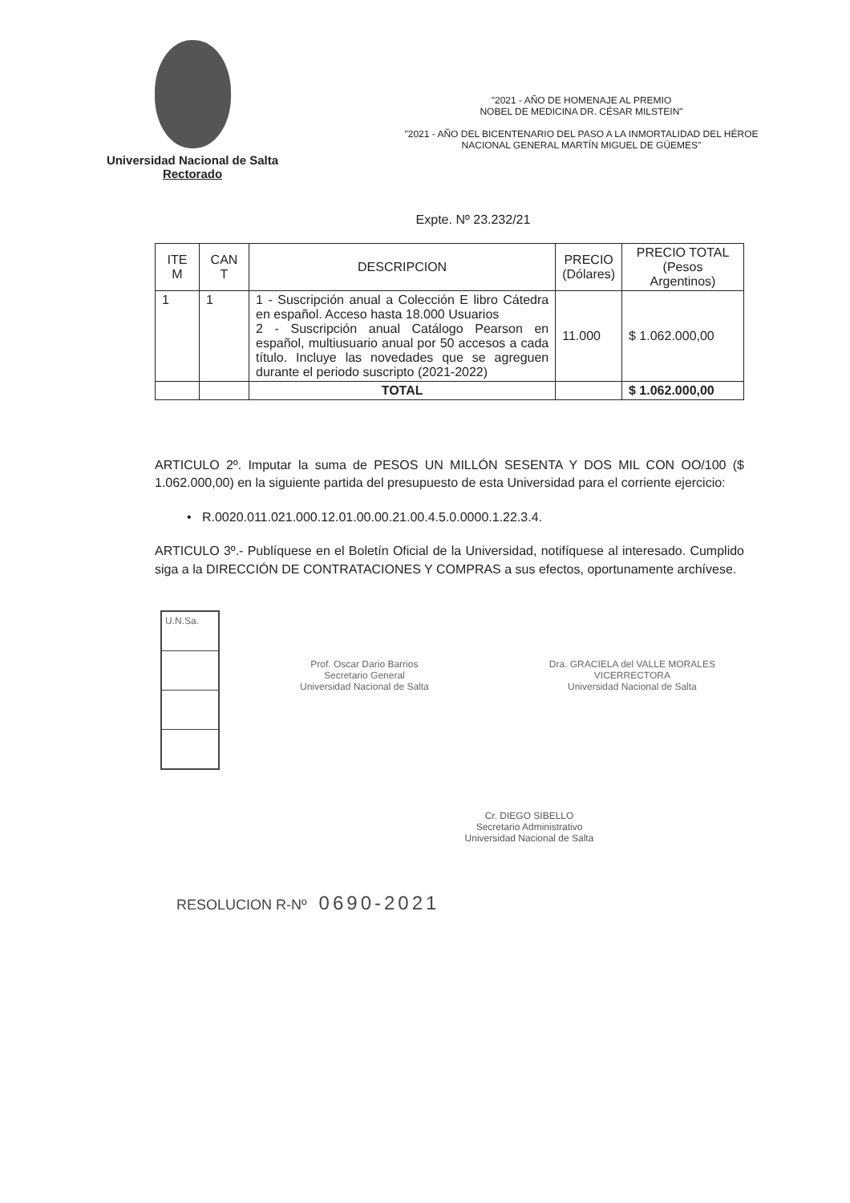Universidad Nacional de Salta
Rectorado
"2021 - AÑO DE HOMENAJE AL PREMIO
NOBEL DE MEDICINA DR. CÉSAR MILSTEIN"
"2021 - AÑO DEL BICENTENARIO DEL PASO A LA INMORTALIDAD DEL HÉROE
NACIONAL GENERAL MARTÍN MIGUEL DE GÜEMES"
Expte. Nº 23.232/21
| ITE M | CAN T | DESCRIPCION | PRECIO (Dólares) | PRECIO TOTAL (Pesos Argentinos) |
| --- | --- | --- | --- | --- |
| 1 | 1 | 1 - Suscripción anual a Colección E libro Cátedra en español. Acceso hasta 18.000 Usuarios 2 - Suscripción anual Catálogo Pearson en español, multiusuario anual por 50 accesos a cada título. Incluye las novedades que se agreguen durante el periodo suscripto (2021-2022) | 11.000 | $ 1.062.000,00 |
| | | TOTAL | | $ 1.062.000,00 |
ARTICULO 2º. Imputar la suma de PESOS UN MILLÓN SESENTA Y DOS MIL CON OO/100 ($ 1.062.000,00) en la siguiente partida del presupuesto de esta Universidad para el corriente ejercicio:
• R.0020.011.021.000.12.01.00.00.21.00.4.5.0.0000.1.22.3.4.
ARTICULO 3º.- Publíquese en el Boletín Oficial de la Universidad, notifíquese al interesado. Cumplido siga a la DIRECCIÓN DE CONTRATACIONES Y COMPRAS a sus efectos, oportunamente archívese.
U.N.Sa.
Prof. Oscar Dario Barrios
Secretario General
Universidad Nacional de Salta
Dra. GRACIELA del VALLE MORALES
VICERRECTORA
Universidad Nacional de Salta
Cr. DIEGO SIBELLO
Secretario Administrativo
Universidad Nacional de Salta
RESOLUCION R-Nº 0690-2021